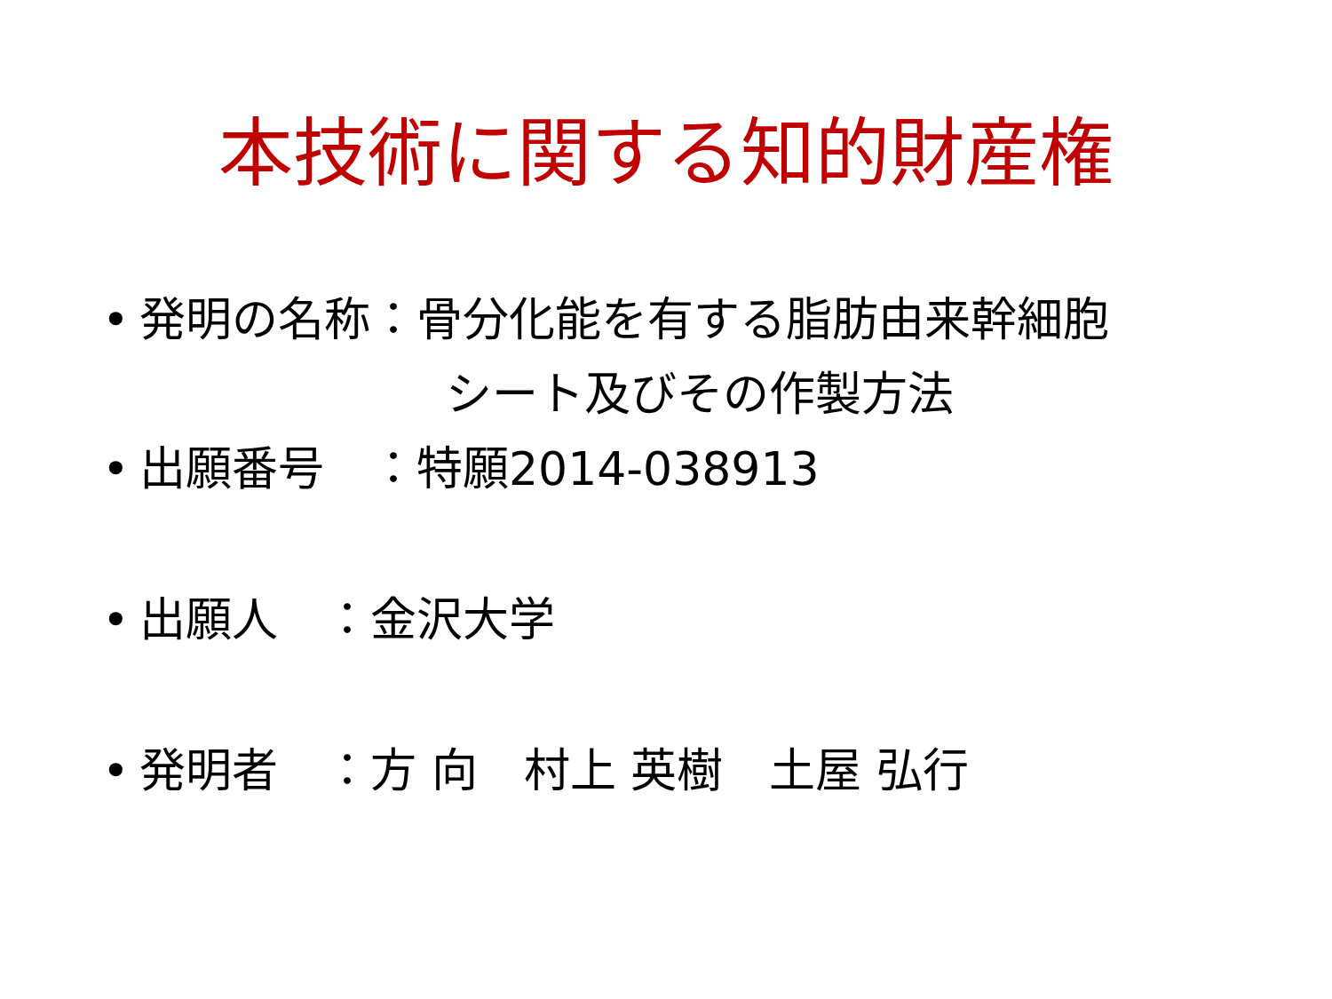本技術に関する知的財産権
• 発明の名称：骨分化能を有する脂肪由来幹細胞
シート及びその作製方法
• 出願番号　：特願2014-038913
• 出願人　：金沢大学
• 発明者　：方 向　村上 英樹　土屋 弘行